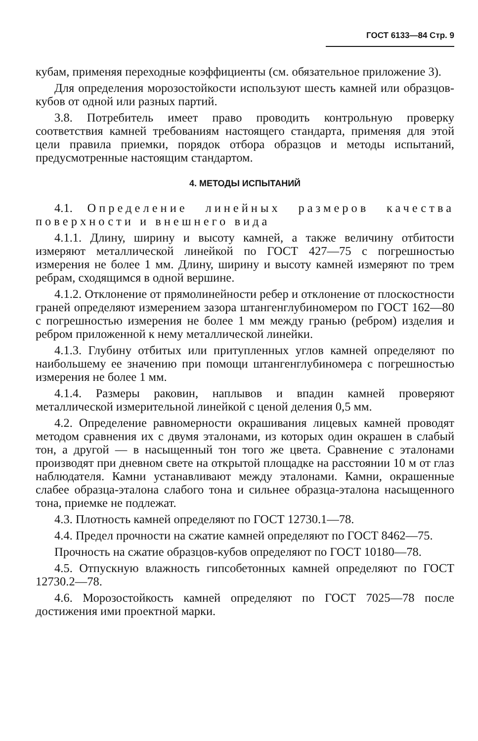ГОСТ 6133—84 Стр. 9
кубам, применяя переходные коэффициенты (см. обязательное приложение 3).
Для определения морозостойкости используют шесть камней или образцов-кубов от одной или разных партий.
3.8. Потребитель имеет право проводить контрольную проверку соответствия камней требованиям настоящего стандарта, применяя для этой цели правила приемки, порядок отбора образцов и методы испытаний, предусмотренные настоящим стандартом.
4. МЕТОДЫ ИСПЫТАНИЙ
4.1. Определение линейных размеров качества поверхности и внешнего вида
4.1.1. Длину, ширину и высоту камней, а также величину отбитости измеряют металлической линейкой по ГОСТ 427—75 с погрешностью измерения не более 1 мм. Длину, ширину и высоту камней измеряют по трем ребрам, сходящимся в одной вершине.
4.1.2. Отклонение от прямолинейности ребер и отклонение от плоскостности граней определяют измерением зазора штангенглубиномером по ГОСТ 162—80 с погрешностью измерения не более 1 мм между гранью (ребром) изделия и ребром приложенной к нему металлической линейки.
4.1.3. Глубину отбитых или притупленных углов камней определяют по наибольшему ее значению при помощи штангенглубиномера с погрешностью измерения не более 1 мм.
4.1.4. Размеры раковин, наплывов и впадин камней проверяют металлической измерительной линейкой с ценой деления 0,5 мм.
4.2. Определение равномерности окрашивания лицевых камней проводят методом сравнения их с двумя эталонами, из которых один окрашен в слабый тон, а другой — в насыщенный тон того же цвета. Сравнение с эталонами производят при дневном свете на открытой площадке на расстоянии 10 м от глаз наблюдателя. Камни устанавливают между эталонами. Камни, окрашенные слабее образца-эталона слабого тона и сильнее образца-эталона насыщенного тона, приемке не подлежат.
4.3. Плотность камней определяют по ГОСТ 12730.1—78.
4.4. Предел прочности на сжатие камней определяют по ГОСТ 8462—75.
Прочность на сжатие образцов-кубов определяют по ГОСТ 10180—78.
4.5. Отпускную влажность гипсобетонных камней определяют по ГОСТ 12730.2—78.
4.6. Морозостойкость камней определяют по ГОСТ 7025—78 после достижения ими проектной марки.